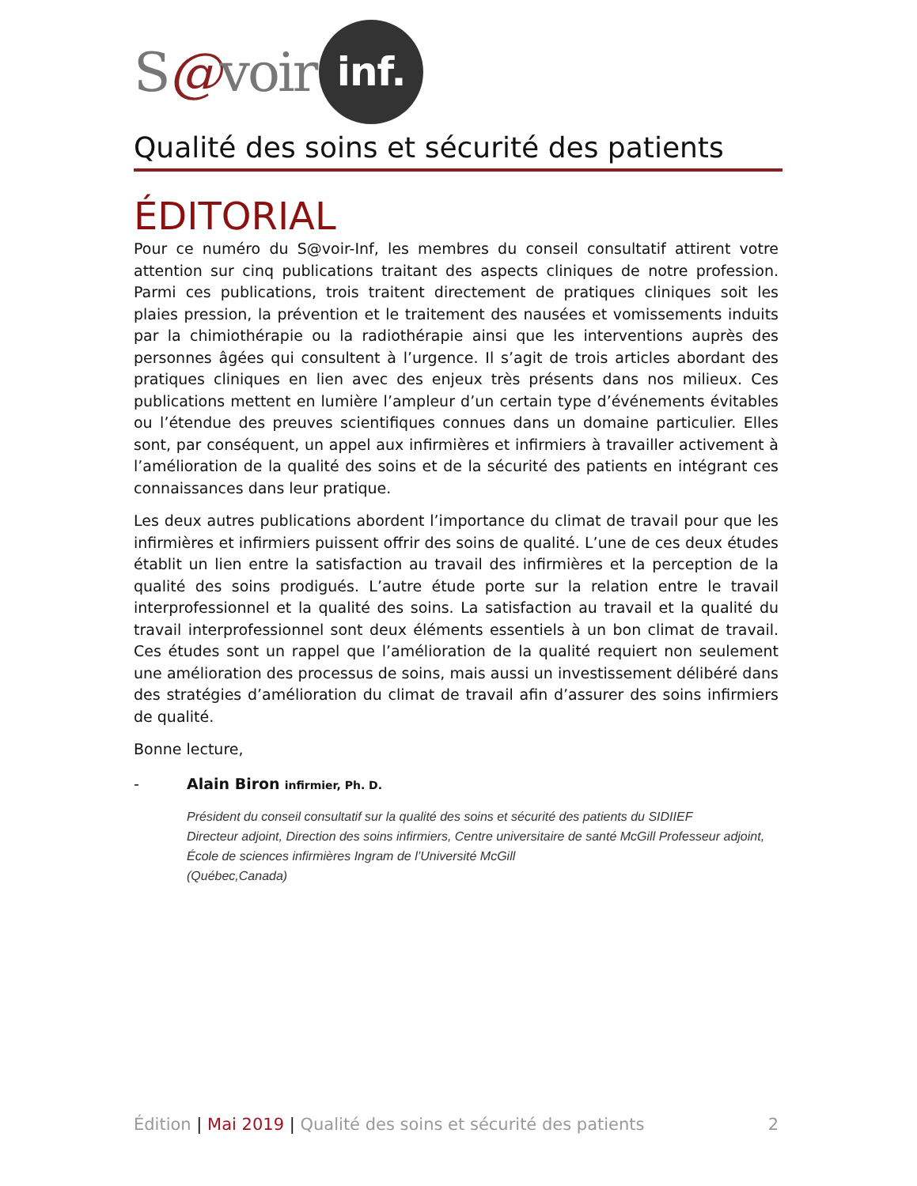S @ voir inf.
Qualité des soins et sécurité des patients
ÉDITORIAL
Pour ce numéro du S@voir-Inf, les membres du conseil consultatif attirent votre attention sur cinq publications traitant des aspects cliniques de notre profession. Parmi ces publications, trois traitent directement de pratiques cliniques soit les plaies pression, la prévention et le traitement des nausées et vomissements induits par la chimiothérapie ou la radiothérapie ainsi que les interventions auprès des personnes âgées qui consultent à l’urgence. Il s’agit de trois articles abordant des pratiques cliniques en lien avec des enjeux très présents dans nos milieux. Ces publications mettent en lumière l’ampleur d’un certain type d’événements évitables ou l’étendue des preuves scientifiques connues dans un domaine particulier. Elles sont, par conséquent, un appel aux infirmières et infirmiers à travailler activement à l’amélioration de la qualité des soins et de la sécurité des patients en intégrant ces connaissances dans leur pratique.
Les deux autres publications abordent l’importance du climat de travail pour que les infirmières et infirmiers puissent offrir des soins de qualité. L’une de ces deux études établit un lien entre la satisfaction au travail des infirmières et la perception de la qualité des soins prodigués. L’autre étude porte sur la relation entre le travail interprofessionnel et la qualité des soins. La satisfaction au travail et la qualité du travail interprofessionnel sont deux éléments essentiels à un bon climat de travail. Ces études sont un rappel que l’amélioration de la qualité requiert non seulement une amélioration des processus de soins, mais aussi un investissement délibéré dans des stratégies d’amélioration du climat de travail afin d’assurer des soins infirmiers de qualité.
Bonne lecture,
- Alain Biron infirmier, Ph. D.
Président du conseil consultatif sur la qualité des soins et sécurité des patients du SIDIIEF
Directeur adjoint, Direction des soins infirmiers, Centre universitaire de santé McGill Professeur adjoint, École de sciences infirmières Ingram de l’Université McGill
(Québec,Canada)
Édition | Mai 2019 | Qualité des soins et sécurité des patients 2